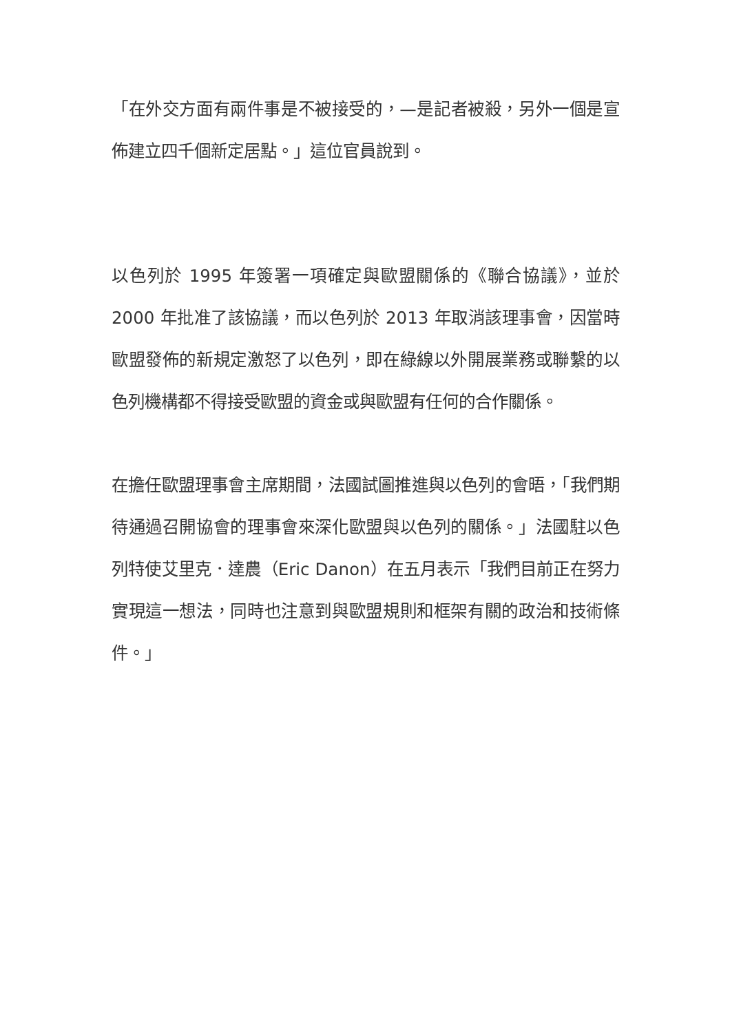「在外交方面有兩件事是不被接受的，—是記者被殺，另外一個是宣佈建立四千個新定居點。」這位官員說到。
以色列於 1995 年簽署一項確定與歐盟關係的《聯合協議》，並於 2000 年批准了該協議，而以色列於 2013 年取消該理事會，因當時歐盟發佈的新規定激怒了以色列，即在綠線以外開展業務或聯繫的以色列機構都不得接受歐盟的資金或與歐盟有任何的合作關係。
在擔任歐盟理事會主席期間，法國試圖推進與以色列的會晤，「我們期待通過召開協會的理事會來深化歐盟與以色列的關係。」法國駐以色列特使艾里克．達農（Eric Danon）在五月表示「我們目前正在努力實現這一想法，同時也注意到與歐盟規則和框架有關的政治和技術條件。」